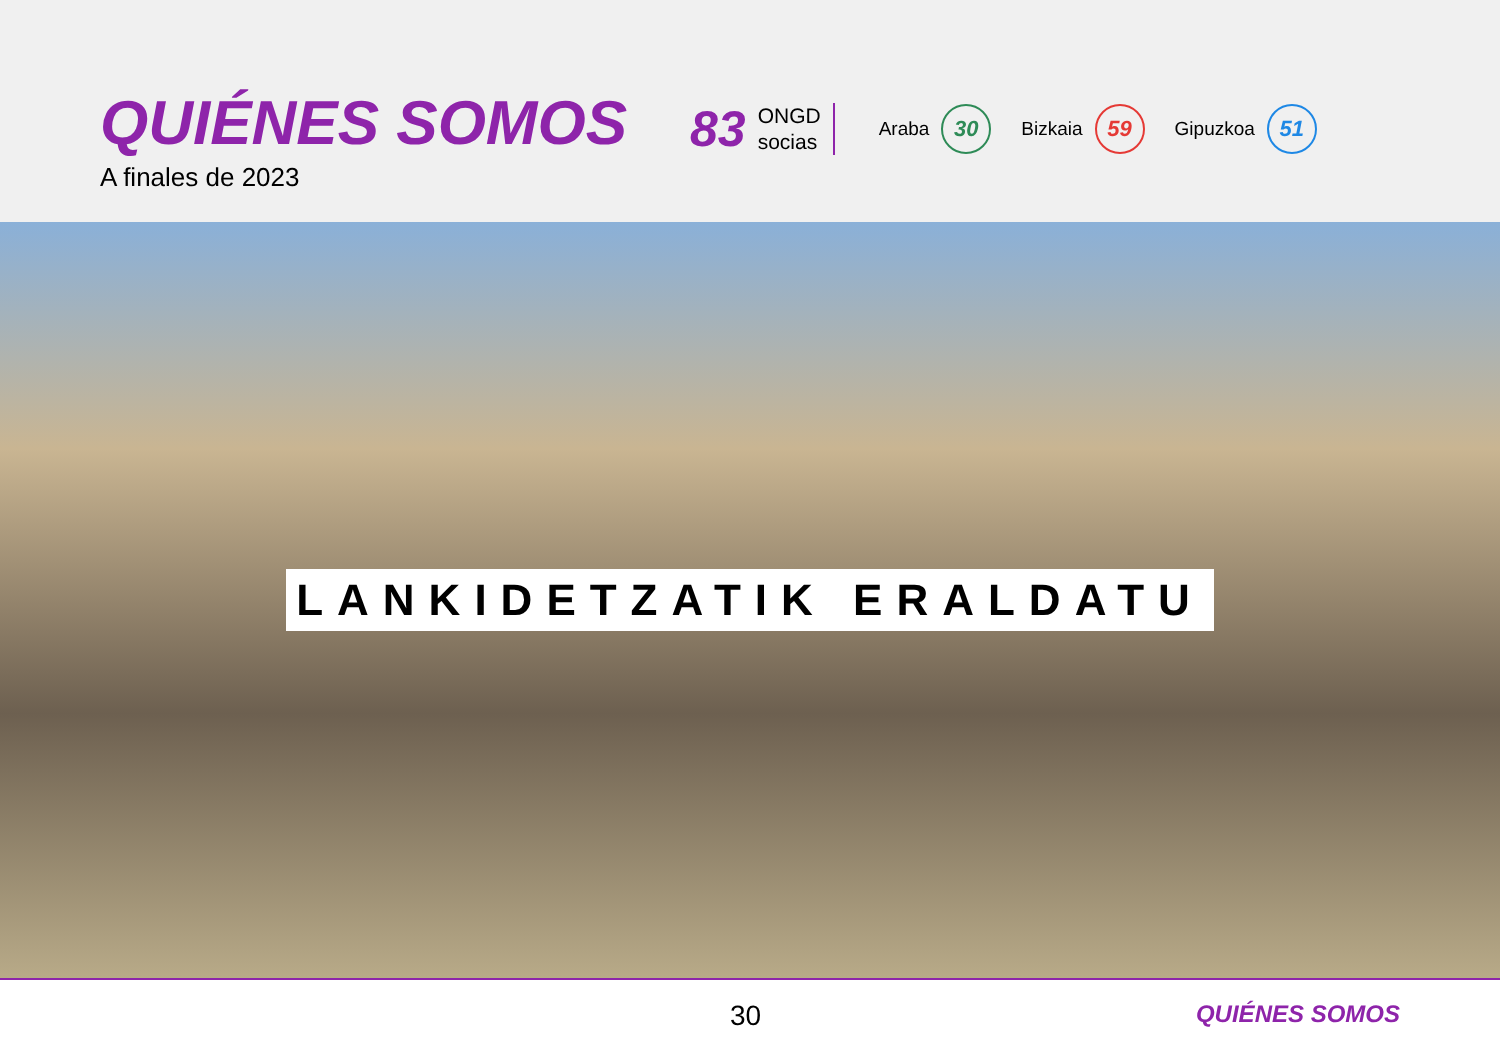QUIÉNES SOMOS
A finales de 2023
83
ONGD
socias
Araba
30
Bizkaia
59
Gipuzkoa
51
LANKIDETZATIK ERALDATU
30 QUIÉNES SOMOS